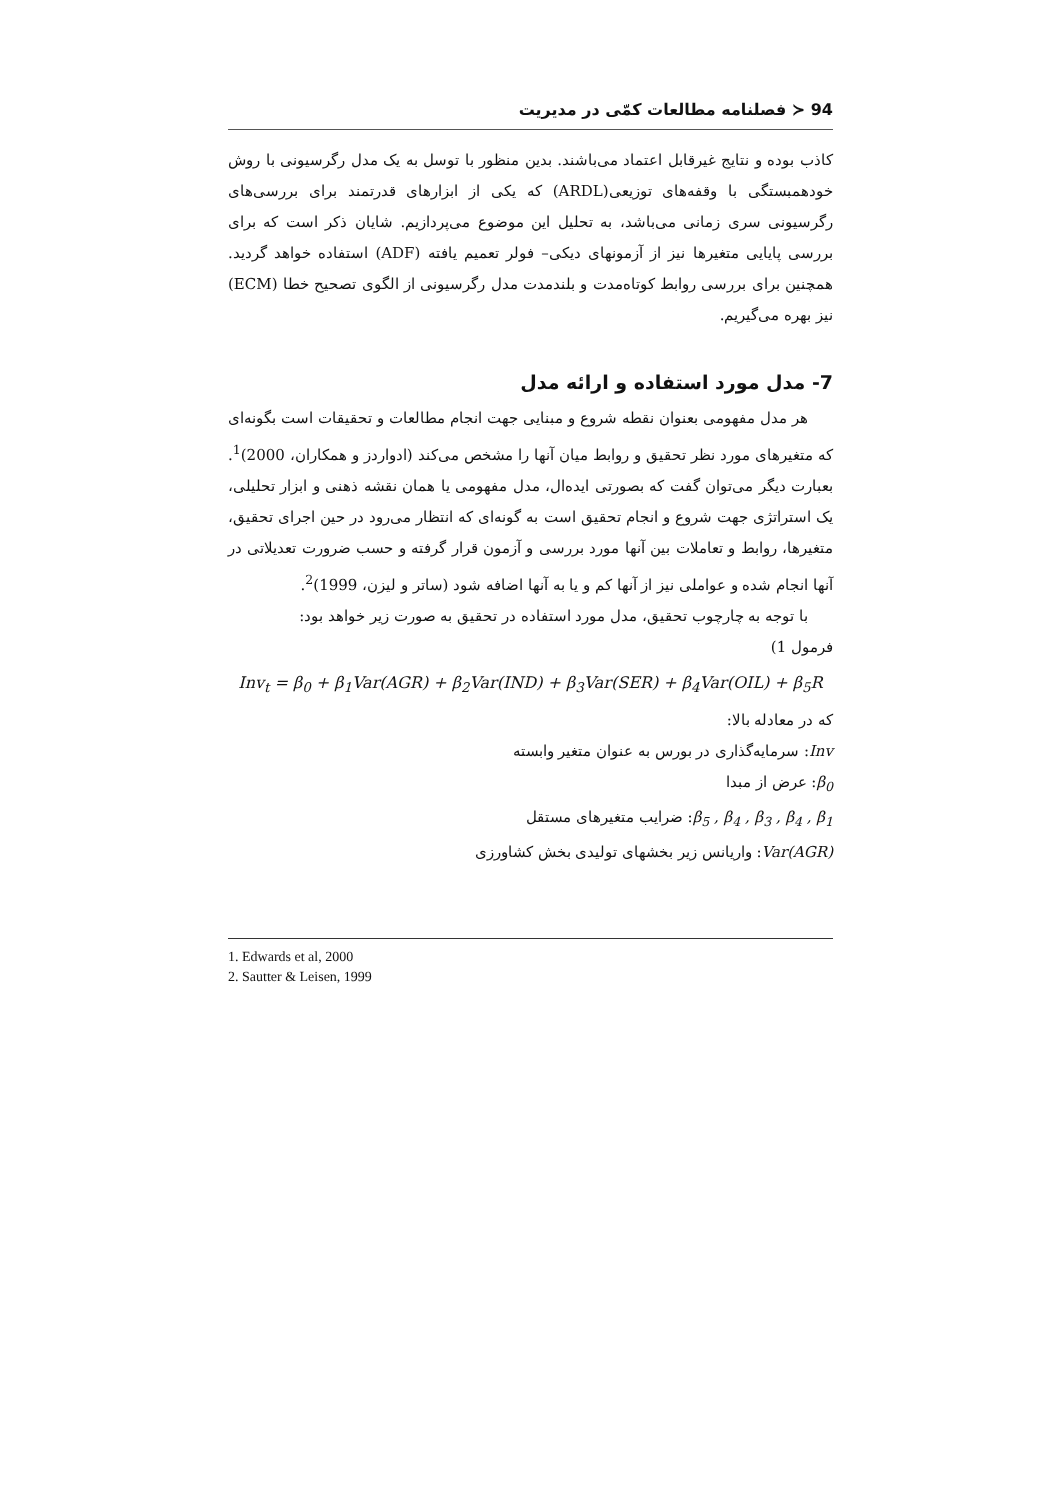94 ≺ فصلنامه مطالعات کمّی در مدیریت
کاذب بوده و نتایج غیرقابل اعتماد می‌باشند. بدین منظور با توسل به یک مدل رگرسیونی با روش خودهمبستگی با وقفه‌های توزیعی(ARDL) که یکی از ابزارهای قدرتمند برای بررسی‌های رگرسیونی سری زمانی می‌باشد، به تحلیل این موضوع می‌پردازیم. شایان ذکر است که برای بررسی پایایی متغیرها نیز از آزمونهای دیکی– فولر تعمیم یافته (ADF) استفاده خواهد گردید. همچنین برای بررسی روابط کوتاه‌مدت و بلندمدت مدل رگرسیونی از الگوی تصحیح خطا (ECM) نیز بهره می‌گیریم.
7- مدل مورد استفاده و ارائه مدل
هر مدل مفهومی بعنوان نقطه شروع و مبنایی جهت انجام مطالعات و تحقیقات است بگونه‌ای که متغیرهای مورد نظر تحقیق و روابط میان آنها را مشخص می‌کند (ادواردز و همکاران، 2000)<sup>1</sup>. بعبارت دیگر می‌توان گفت که بصورتی ایده‌ال، مدل مفهومی یا همان نقشه ذهنی و ابزار تحلیلی، یک استراتژی جهت شروع و انجام تحقیق است به گونه‌ای که انتظار می‌رود در حین اجرای تحقیق، متغیرها، روابط و تعاملات بین آنها مورد بررسی و آزمون قرار گرفته و حسب ضرورت تعدیلاتی در آنها انجام شده و عواملی نیز از آنها کم و یا به آنها اضافه شود (ساتر و لیزن، 1999)<sup>2</sup>.
با توجه به چارچوب تحقیق، مدل مورد استفاده در تحقیق به صورت زیر خواهد بود:
فرمول 1)
Inv<sub>t</sub> = β<sub>0</sub> + β<sub>1</sub>Var(AGR) + β<sub>2</sub>Var(IND) + β<sub>3</sub>Var(SER) + β<sub>4</sub>Var(OIL) + β<sub>5</sub>R
که در معادله بالا:
Inv: سرمایه‌گذاری در بورس به عنوان متغیر وابسته
β<sub>0</sub>: عرض از مبدا
β<sub>5</sub> , β<sub>4</sub> , β<sub>3</sub> , β<sub>4</sub> , β<sub>1</sub>: ضرایب متغیرهای مستقل
Var(AGR): واریانس زیر بخشهای تولیدی بخش کشاورزی
1. Edwards et al, 2000
2. Sautter & Leisen, 1999